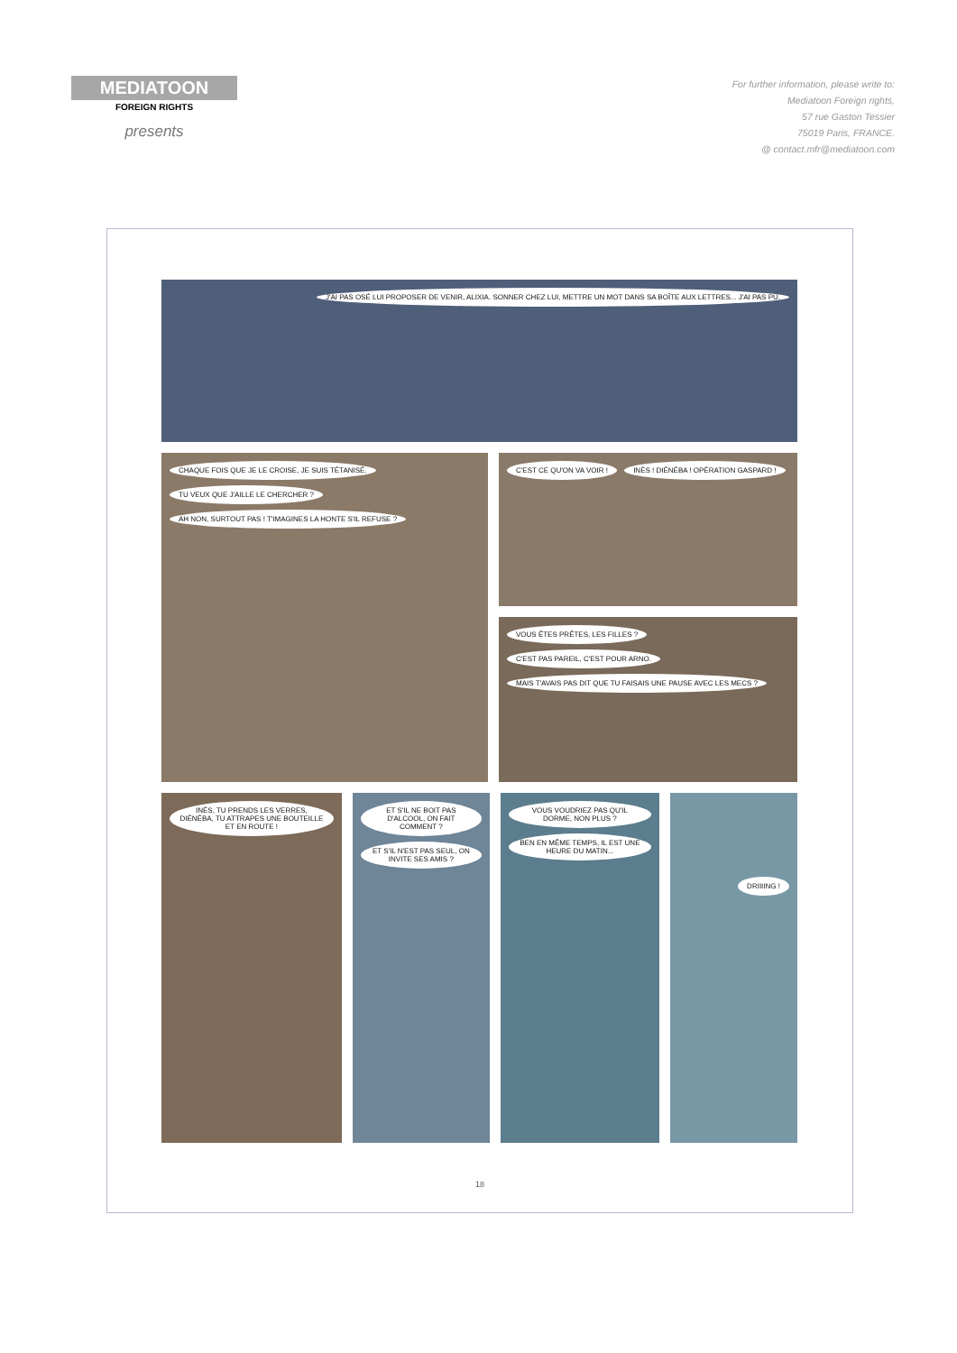MEDIATOON
FOREIGN RIGHTS
presents
For further information, please write to:
Mediatoon Foreign rights,
57 rue Gaston Tessier
75019 Paris, FRANCE.
@ contact.mfr@mediatoon.com
J'AI PAS OSÉ LUI PROPOSER DE VENIR, ALIXIA. SONNER CHEZ LUI, METTRE UN MOT DANS SA BOÎTE AUX LETTRES... J'AI PAS PU.
CHAQUE FOIS QUE JE LE CROISE, JE SUIS TÉTANISÉ. TU VEUX QUE J'AILLE LE CHERCHER ? AH NON, SURTOUT PAS ! T'IMAGINES LA HONTE S'IL REFUSE ?
C'EST CE QU'ON VA VOIR ! INÈS ! DIÉNÉBA ! OPÉRATION GASPARD !
VOUS ÊTES PRÊTES, LES FILLES ? C'EST PAS PAREIL, C'EST POUR ARNO. MAIS T'AVAIS PAS DIT QUE TU FAISAIS UNE PAUSE AVEC LES MECS ?
INÈS, TU PRENDS LES VERRES, DIÉNÉBA, TU ATTRAPES UNE BOUTEILLE ET EN ROUTE !
ET S'IL NE BOIT PAS D'ALCOOL, ON FAIT COMMENT ? ET S'IL N'EST PAS SEUL, ON INVITE SES AMIS ?
VOUS VOUDRIEZ PAS QU'IL DORME, NON PLUS ? BEN EN MÊME TEMPS, IL EST UNE HEURE DU MATIN...
DRIIIING !
18